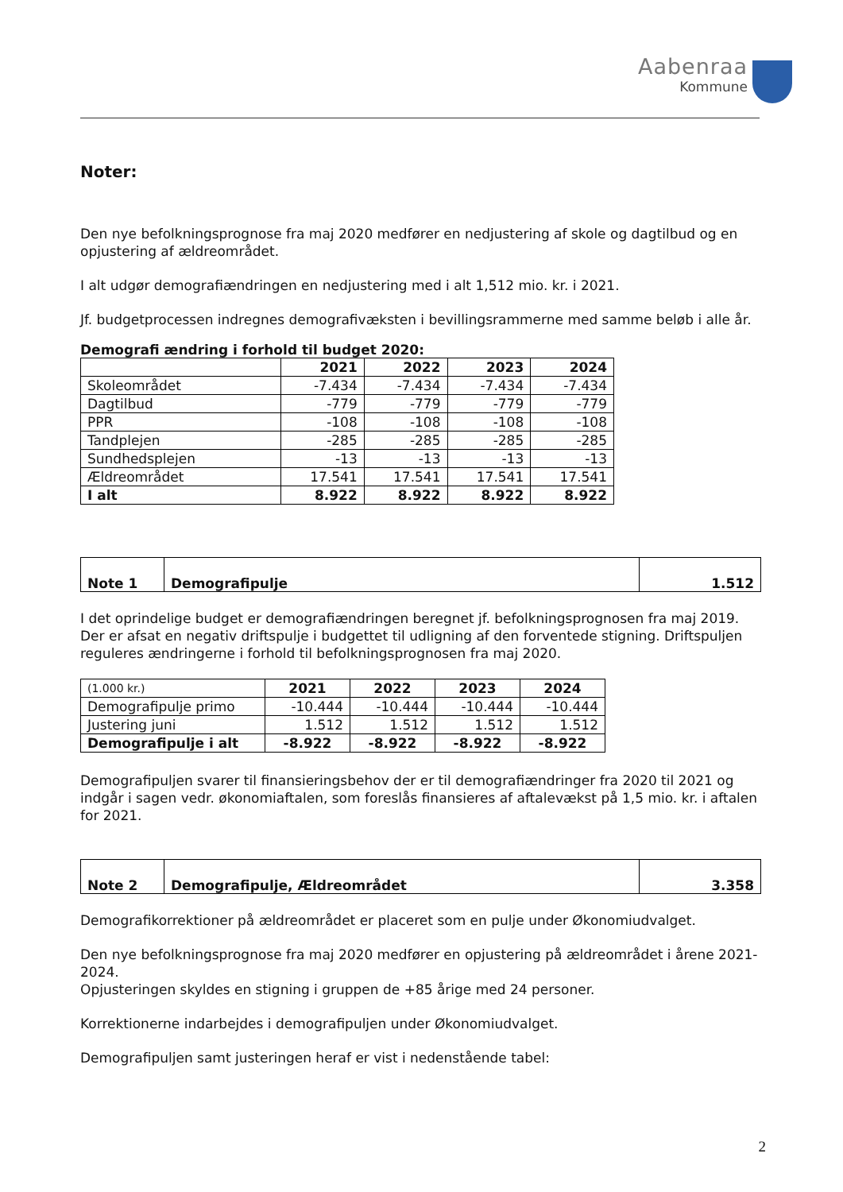Aabenraa
Kommune
Noter:
Den nye befolkningsprognose fra maj 2020 medfører en nedjustering af skole og dagtilbud og en opjustering af ældreområdet.
I alt udgør demografiændringen en nedjustering med i alt 1,512 mio. kr. i 2021.
Jf. budgetprocessen indregnes demografivæksten i bevillingsrammerne med samme beløb i alle år.
Demografi ændring i forhold til budget 2020:
| | 2021 | 2022 | 2023 | 2024 |
| --- | --- | --- | --- | --- |
| Skoleområdet | -7.434 | -7.434 | -7.434 | -7.434 |
| Dagtilbud | -779 | -779 | -779 | -779 |
| PPR | -108 | -108 | -108 | -108 |
| Tandplejen | -285 | -285 | -285 | -285 |
| Sundhedsplejen | -13 | -13 | -13 | -13 |
| Ældreområdet | 17.541 | 17.541 | 17.541 | 17.541 |
| I alt | 8.922 | 8.922 | 8.922 | 8.922 |
| Note 1 | Demografipulje | 1.512 |
I det oprindelige budget er demografiændringen beregnet jf. befolkningsprognosen fra maj 2019. Der er afsat en negativ driftspulje i budgettet til udligning af den forventede stigning. Driftspuljen reguleres ændringerne i forhold til befolkningsprognosen fra maj 2020.
| (1.000 kr.) | 2021 | 2022 | 2023 | 2024 |
| Demografipulje primo | -10.444 | -10.444 | -10.444 | -10.444 |
| Justering juni | 1.512 | 1.512 | 1.512 | 1.512 |
| Demografipulje i alt | -8.922 | -8.922 | -8.922 | -8.922 |
Demografipuljen svarer til finansieringsbehov der er til demografiændringer fra 2020 til 2021 og indgår i sagen vedr. økonomiaftalen, som foreslås finansieres af aftalevækst på 1,5 mio. kr. i aftalen for 2021.
| Note 2 | Demografipulje, Ældreområdet | 3.358 |
Demografikorrektioner på ældreområdet er placeret som en pulje under Økonomiudvalget.
Den nye befolkningsprognose fra maj 2020 medfører en opjustering på ældreområdet i årene 2021-2024.
Opjusteringen skyldes en stigning i gruppen de +85 årige med 24 personer.
Korrektionerne indarbejdes i demografipuljen under Økonomiudvalget.
Demografipuljen samt justeringen heraf er vist i nedenstående tabel:
2